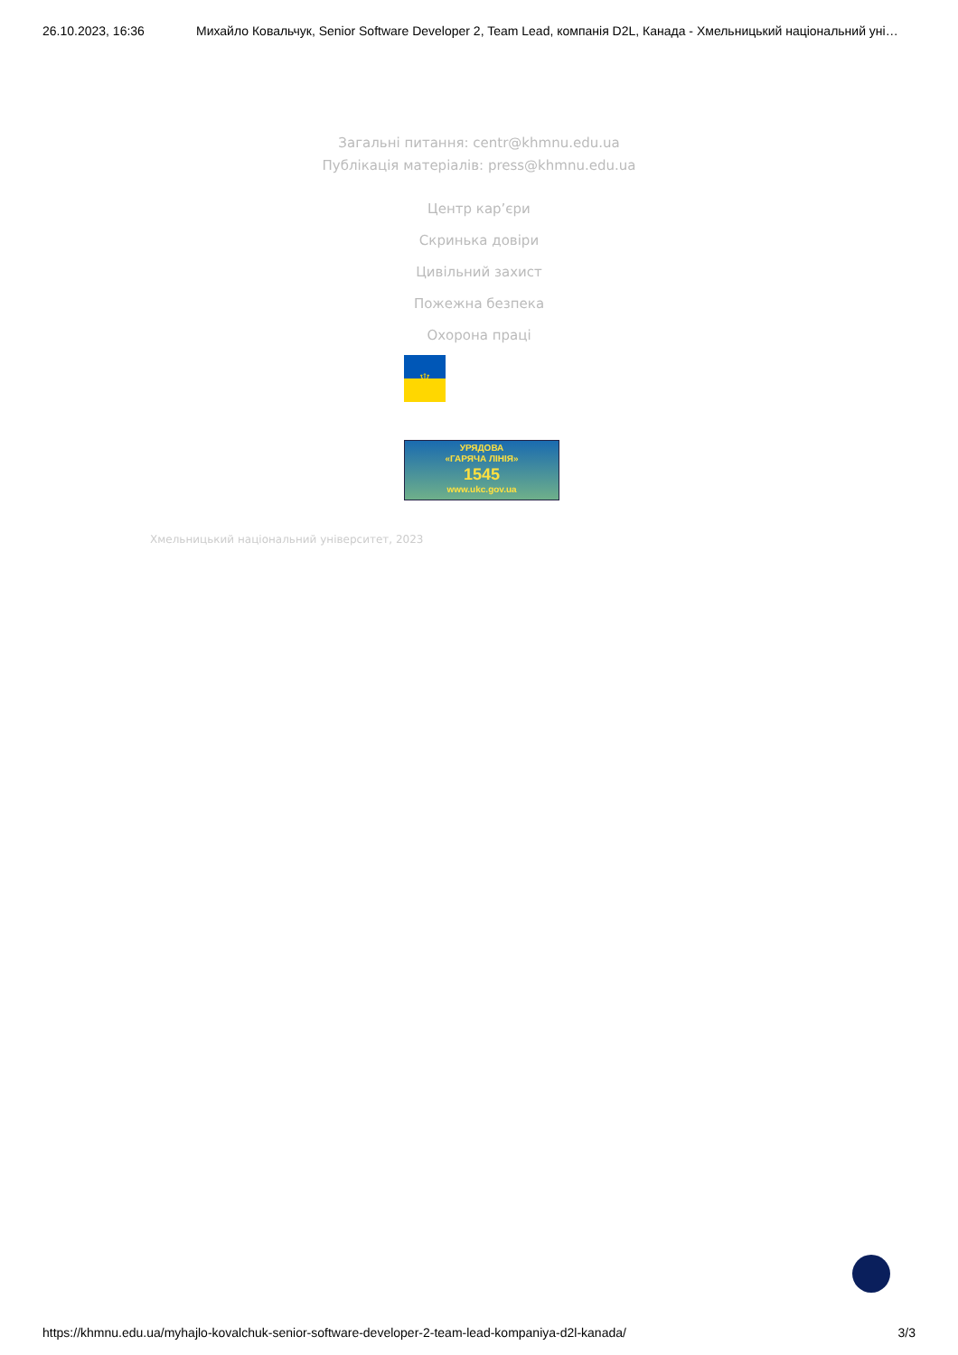26.10.2023, 16:36 Михайло Ковальчук, Senior Software Developer 2, Team Lead, компанія D2L, Канада - Хмельницький національний уні…
Загальні питання: centr@khmnu.edu.ua
Публікація матеріалів: press@khmnu.edu.ua
Центр кар’єри
Скринька довіри
Цивільний захист
Пожежна безпека
Охорона праці
♆
УРЯДОВА
«ГАРЯЧА ЛІНІЯ»
1545
www.ukc.gov.ua
Хмельницький національний університет, 2023
https://khmnu.edu.ua/myhajlo-kovalchuk-senior-software-developer-2-team-lead-kompaniya-d2l-kanada/ 3/3